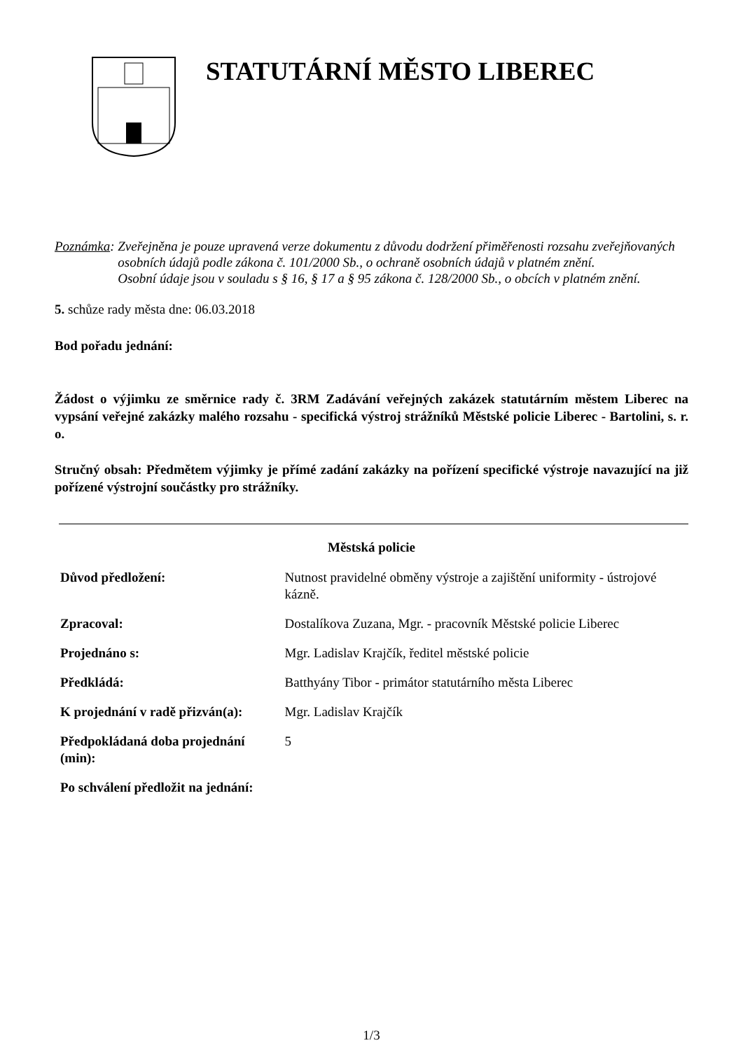STATUTÁRNÍ MĚSTO LIBEREC
Poznámka: Zveřejněna je pouze upravená verze dokumentu z důvodu dodržení přiměřenosti rozsahu zveřejňovaných osobních údajů podle zákona č. 101/2000 Sb., o ochraně osobních údajů v platném znění.
Osobní údaje jsou v souladu s § 16, § 17 a § 95 zákona č. 128/2000 Sb., o obcích v platném znění.
5. schůze rady města dne: 06.03.2018
Bod pořadu jednání:
Žádost o výjimku ze směrnice rady č. 3RM Zadávání veřejných zakázek statutárním městem Liberec na vypsání veřejné zakázky malého rozsahu - specifická výstroj strážníků Městské policie Liberec - Bartolini, s. r. o.
Stručný obsah: Předmětem výjimky je přímé zadání zakázky na pořízení specifické výstroje navazující na již pořízené výstrojní součástky pro strážníky.
Městská policie
| Důvod předložení: | Nutnost pravidelné obměny výstroje a zajištění uniformity - ústrojové kázně. | |
| Zpracoval: | Dostalíkova Zuzana, Mgr. - pracovník Městské policie Liberec | |
| Projednáno s: | Mgr. Ladislav Krajčík, ředitel městské policie | |
| Předkládá: | Batthyány Tibor - primátor statutárního města Liberec | |
| K projednání v radě přizván(a): | | Mgr. Ladislav Krajčík |
| Předpokládaná doba projednání (min): | | 5 |
| Po schválení předložit na jednání: | | |
1/3